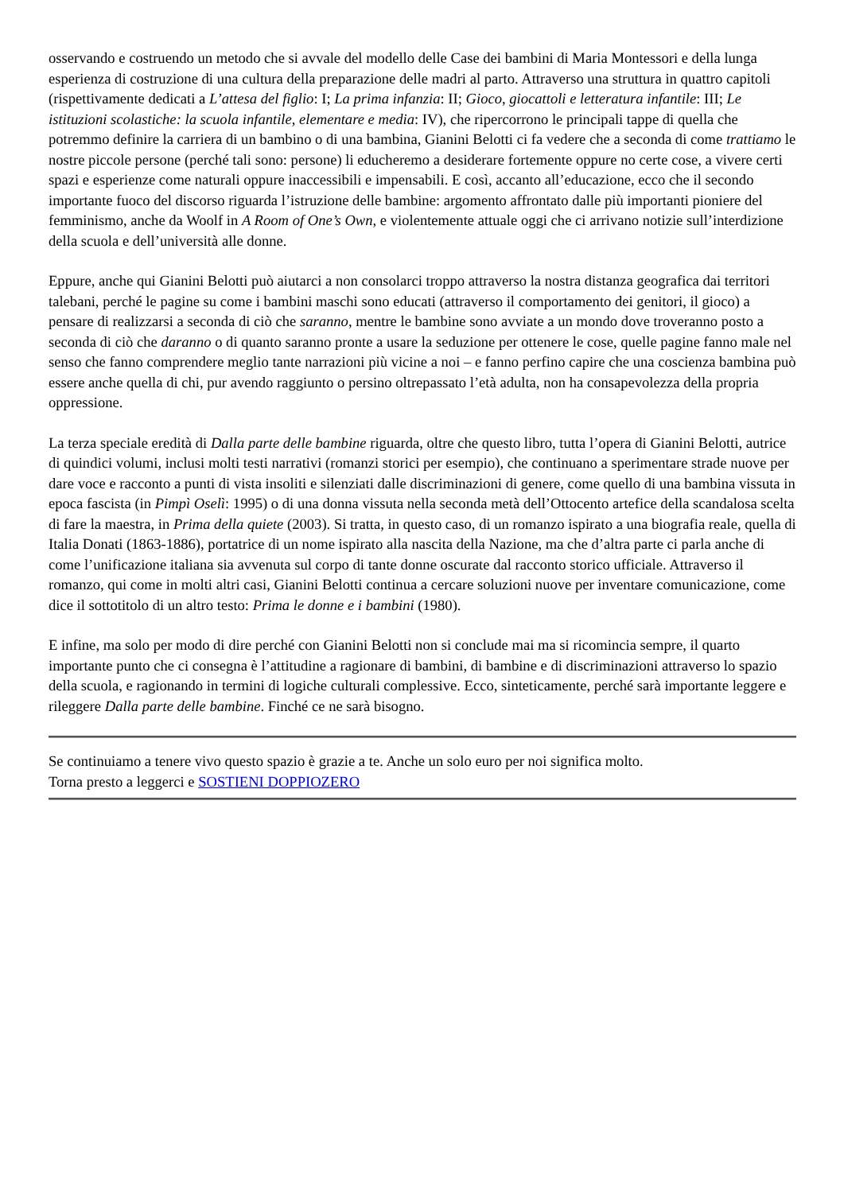osservando e costruendo un metodo che si avvale del modello delle Case dei bambini di Maria Montessori e della lunga esperienza di costruzione di una cultura della preparazione delle madri al parto. Attraverso una struttura in quattro capitoli (rispettivamente dedicati a L’attesa del figlio: I; La prima infanzia: II; Gioco, giocattoli e letteratura infantile: III; Le istituzioni scolastiche: la scuola infantile, elementare e media: IV), che ripercorrono le principali tappe di quella che potremmo definire la carriera di un bambino o di una bambina, Gianini Belotti ci fa vedere che a seconda di come trattiamo le nostre piccole persone (perché tali sono: persone) li educheremo a desiderare fortemente oppure no certe cose, a vivere certi spazi e esperienze come naturali oppure inaccessibili e impensabili. E così, accanto all’educazione, ecco che il secondo importante fuoco del discorso riguarda l’istruzione delle bambine: argomento affrontato dalle più importanti pioniere del femminismo, anche da Woolf in A Room of One’s Own, e violentemente attuale oggi che ci arrivano notizie sull’interdizione della scuola e dell’università alle donne.
Eppure, anche qui Gianini Belotti può aiutarci a non consolarci troppo attraverso la nostra distanza geografica dai territori talebani, perché le pagine su come i bambini maschi sono educati (attraverso il comportamento dei genitori, il gioco) a pensare di realizzarsi a seconda di ciò che saranno, mentre le bambine sono avviate a un mondo dove troveranno posto a seconda di ciò che daranno o di quanto saranno pronte a usare la seduzione per ottenere le cose, quelle pagine fanno male nel senso che fanno comprendere meglio tante narrazioni più vicine a noi – e fanno perfino capire che una coscienza bambina può essere anche quella di chi, pur avendo raggiunto o persino oltrepassato l’età adulta, non ha consapevolezza della propria oppressione.
La terza speciale eredità di Dalla parte delle bambine riguarda, oltre che questo libro, tutta l’opera di Gianini Belotti, autrice di quindici volumi, inclusi molti testi narrativi (romanzi storici per esempio), che continuano a sperimentare strade nuove per dare voce e racconto a punti di vista insoliti e silenziati dalle discriminazioni di genere, come quello di una bambina vissuta in epoca fascista (in Pimpì Oselì: 1995) o di una donna vissuta nella seconda metà dell’Ottocento artefice della scandalosa scelta di fare la maestra, in Prima della quiete (2003). Si tratta, in questo caso, di un romanzo ispirato a una biografia reale, quella di Italia Donati (1863-1886), portatrice di un nome ispirato alla nascita della Nazione, ma che d’altra parte ci parla anche di come l’unificazione italiana sia avvenuta sul corpo di tante donne oscurate dal racconto storico ufficiale. Attraverso il romanzo, qui come in molti altri casi, Gianini Belotti continua a cercare soluzioni nuove per inventare comunicazione, come dice il sottotitolo di un altro testo: Prima le donne e i bambini (1980).
E infine, ma solo per modo di dire perché con Gianini Belotti non si conclude mai ma si ricomincia sempre, il quarto importante punto che ci consegna è l’attitudine a ragionare di bambini, di bambine e di discriminazioni attraverso lo spazio della scuola, e ragionando in termini di logiche culturali complessive. Ecco, sinteticamente, perché sarà importante leggere e rileggere Dalla parte delle bambine. Finché ce ne sarà bisogno.
Se continuiamo a tenere vivo questo spazio è grazie a te. Anche un solo euro per noi significa molto.
Torna presto a leggerci e SOSTIENI DOPPIOZERO